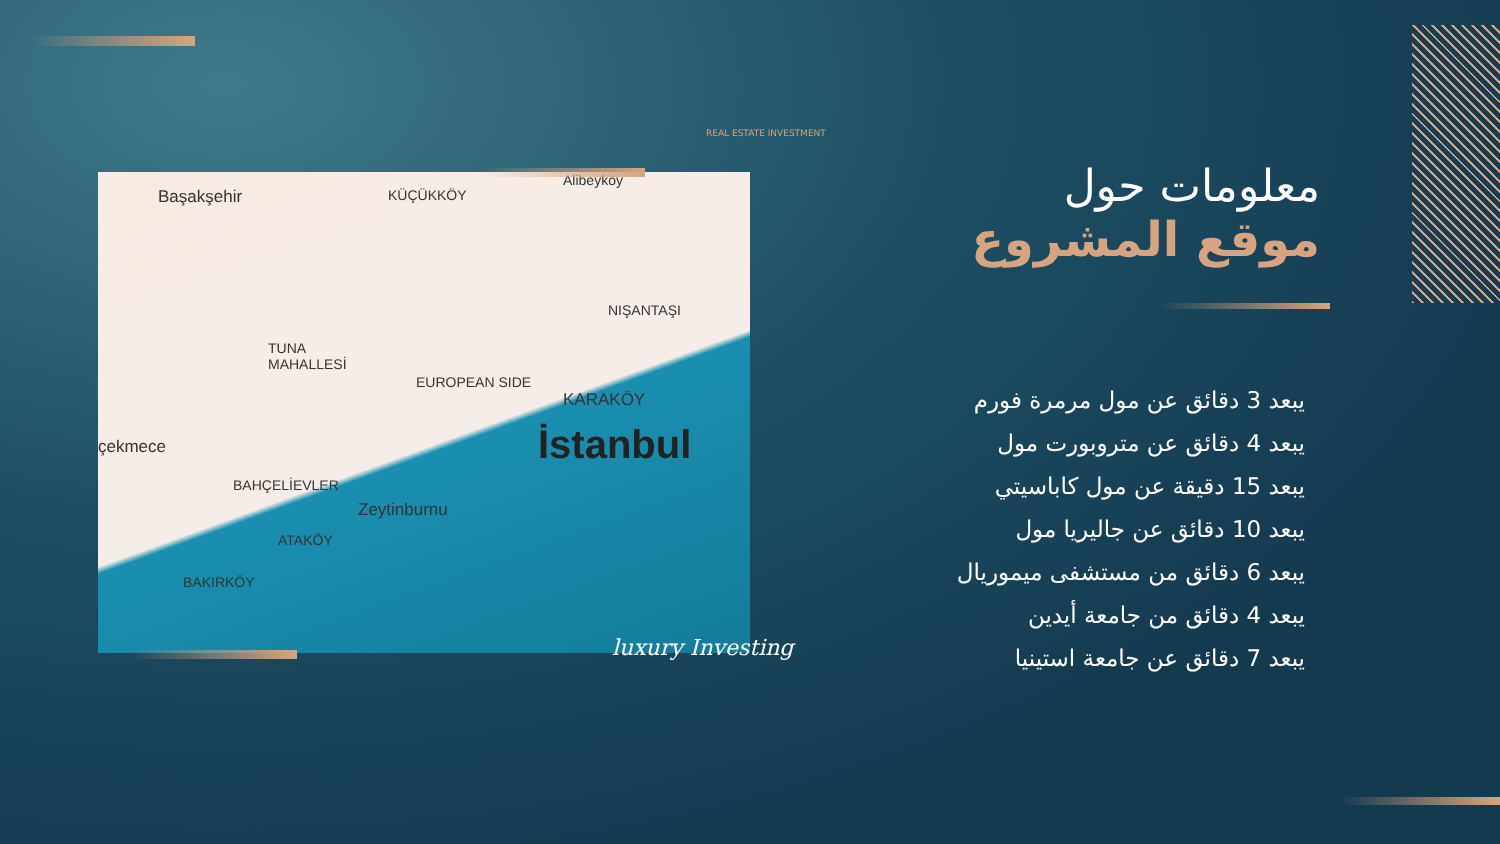REAL ESTATE INVESTMENT
Başakşehir KÜÇÜKKÖY
Alibeyköy
NIŞANTAŞI
TUNA
MAHALLESİ
EUROPEAN SIDE
KARAKÖY
İstanbul çekmece
BAHÇELİEVLER
Zeytinburnu
ATAKÖY
BAKIRKÖY
luxury Investing
معلومات حول
موقع المشروع
يبعد 3 دقائق عن مول مرمرة فورم
يبعد 4 دقائق عن متروبورت مول
يبعد 15 دقيقة عن مول كاباسيتي
يبعد 10 دقائق عن جاليريا مول
يبعد 6 دقائق من مستشفى ميموريال
يبعد 4 دقائق من جامعة أيدين
يبعد 7 دقائق عن جامعة استينيا